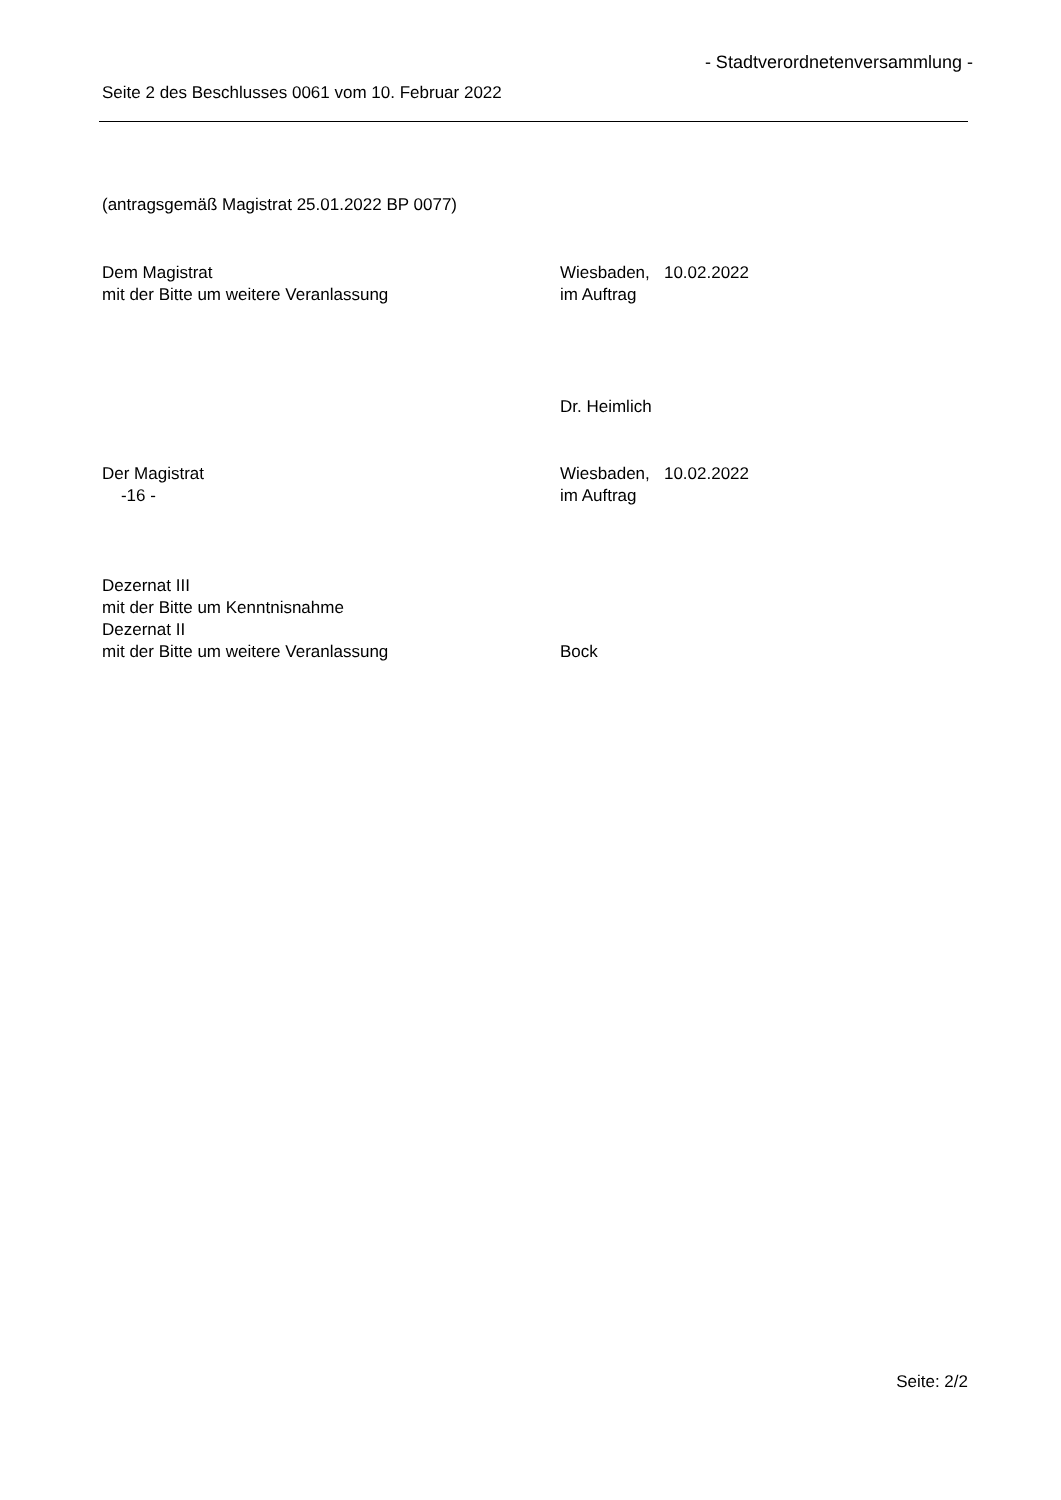- Stadtverordnetenversammlung -
Seite 2 des Beschlusses 0061 vom 10. Februar 2022
(antragsgemäß Magistrat 25.01.2022 BP 0077)
Dem Magistrat
mit der Bitte um weitere Veranlassung
Wiesbaden, 10.02.2022
im Auftrag
Dr. Heimlich
Der Magistrat
-16 -
Wiesbaden, 10.02.2022
im Auftrag
Dezernat III
mit der Bitte um Kenntnisnahme
Dezernat II
mit der Bitte um weitere Veranlassung
Bock
Seite: 2/2